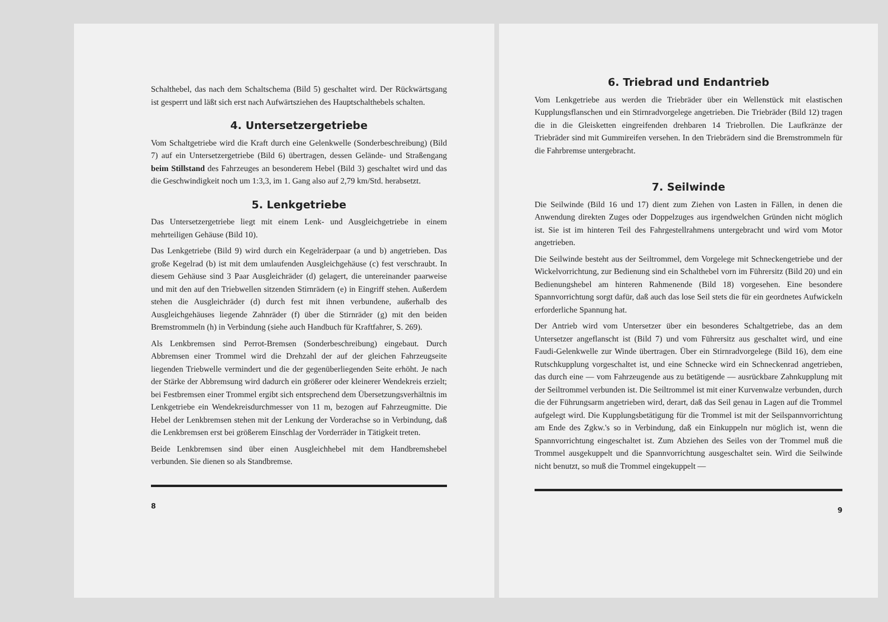Schalthebel, das nach dem Schaltschema (Bild 5) geschaltet wird. Der Rückwärtsgang ist gesperrt und läßt sich erst nach Aufwärtsziehen des Hauptschalthebels schalten.
4. Untersetzergetriebe
Vom Schaltgetriebe wird die Kraft durch eine Gelenkwelle (Sonderbeschreibung) (Bild 7) auf ein Untersetzergetriebe (Bild 6) übertragen, dessen Gelände- und Straßengang beim Stillstand des Fahrzeuges an besonderem Hebel (Bild 3) geschaltet wird und das die Geschwindigkeit noch um 1:3,3, im 1. Gang also auf 2,79 km/Std. herabsetzt.
5. Lenkgetriebe
Das Untersetzergetriebe liegt mit einem Lenk- und Ausgleichgetriebe in einem mehrteiligen Gehäuse (Bild 10).
Das Lenkgetriebe (Bild 9) wird durch ein Kegelräderpaar (a und b) angetrieben. Das große Kegelrad (b) ist mit dem umlaufenden Ausgleichgehäuse (c) fest verschraubt. In diesem Gehäuse sind 3 Paar Ausgleichräder (d) gelagert, die untereinander paarweise und mit den auf den Triebwellen sitzenden Stirnrädern (e) in Eingriff stehen. Außerdem stehen die Ausgleichräder (d) durch fest mit ihnen verbundene, außerhalb des Ausgleichgehäuses liegende Zahnräder (f) über die Stirnräder (g) mit den beiden Bremstrommeln (h) in Verbindung (siehe auch Handbuch für Kraftfahrer, S. 269).
Als Lenkbremsen sind Perrot-Bremsen (Sonderbeschreibung) eingebaut. Durch Abbremsen einer Trommel wird die Drehzahl der auf der gleichen Fahrzeugseite liegenden Triebwelle vermindert und die der gegenüberliegenden Seite erhöht. Je nach der Stärke der Abbremsung wird dadurch ein größerer oder kleinerer Wendekreis erzielt; bei Festbremsen einer Trommel ergibt sich entsprechend dem Übersetzungsverhältnis im Lenkgetriebe ein Wendekreisdurchmesser von 11 m, bezogen auf Fahrzeugmitte. Die Hebel der Lenkbremsen stehen mit der Lenkung der Vorderachse so in Verbindung, daß die Lenkbremsen erst bei größerem Einschlag der Vorderräder in Tätigkeit treten.
Beide Lenkbremsen sind über einen Ausgleichhebel mit dem Handbremshebel verbunden. Sie dienen so als Standbremse.
8
6. Triebrad und Endantrieb
Vom Lenkgetriebe aus werden die Triebräder über ein Wellenstück mit elastischen Kupplungsflanschen und ein Stirnradvorgelege angetrieben. Die Triebräder (Bild 12) tragen die in die Gleisketten eingreifenden drehbaren 14 Triebrollen. Die Laufkränze der Triebräder sind mit Gummireifen versehen. In den Triebrädern sind die Bremstrommeln für die Fahrbremse untergebracht.
7. Seilwinde
Die Seilwinde (Bild 16 und 17) dient zum Ziehen von Lasten in Fällen, in denen die Anwendung direkten Zuges oder Doppelzuges aus irgendwelchen Gründen nicht möglich ist. Sie ist im hinteren Teil des Fahrgestellrahmens untergebracht und wird vom Motor angetrieben.
Die Seilwinde besteht aus der Seiltrommel, dem Vorgelege mit Schneckengetriebe und der Wickelvorrichtung, zur Bedienung sind ein Schalthebel vorn im Führersitz (Bild 20) und ein Bedienungshebel am hinteren Rahmenende (Bild 18) vorgesehen. Eine besondere Spannvorrichtung sorgt dafür, daß auch das lose Seil stets die für ein geordnetes Aufwickeln erforderliche Spannung hat.
Der Antrieb wird vom Untersetzer über ein besonderes Schaltgetriebe, das an dem Untersetzer angeflanscht ist (Bild 7) und vom Führersitz aus geschaltet wird, und eine Faudi-Gelenkwelle zur Winde übertragen. Über ein Stirnradvorgelege (Bild 16), dem eine Rutschkupplung vorgeschaltet ist, und eine Schnecke wird ein Schneckenrad angetrieben, das durch eine — vom Fahrzeugende aus zu betätigende — ausrückbare Zahnkupplung mit der Seiltrommel verbunden ist. Die Seiltrommel ist mit einer Kurvenwalze verbunden, durch die der Führungsarm angetrieben wird, derart, daß das Seil genau in Lagen auf die Trommel aufgelegt wird. Die Kupplungsbetätigung für die Trommel ist mit der Seilspannvorrichtung am Ende des Zgkw.'s so in Verbindung, daß ein Einkuppeln nur möglich ist, wenn die Spannvorrichtung eingeschaltet ist. Zum Abziehen des Seiles von der Trommel muß die Trommel ausgekuppelt und die Spannvorrichtung ausgeschaltet sein. Wird die Seilwinde nicht benutzt, so muß die Trommel eingekuppelt —
9